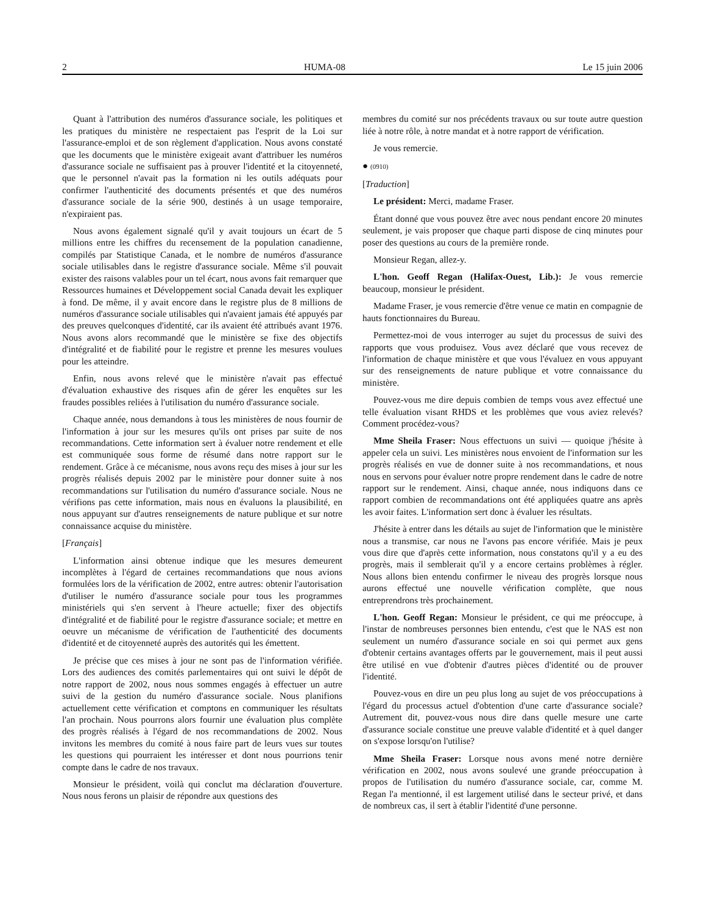2 HUMA-08 Le 15 juin 2006
Quant à l'attribution des numéros d'assurance sociale, les politiques et les pratiques du ministère ne respectaient pas l'esprit de la Loi sur l'assurance-emploi et de son règlement d'application. Nous avons constaté que les documents que le ministère exigeait avant d'attribuer les numéros d'assurance sociale ne suffisaient pas à prouver l'identité et la citoyenneté, que le personnel n'avait pas la formation ni les outils adéquats pour confirmer l'authenticité des documents présentés et que des numéros d'assurance sociale de la série 900, destinés à un usage temporaire, n'expiraient pas.
Nous avons également signalé qu'il y avait toujours un écart de 5 millions entre les chiffres du recensement de la population canadienne, compilés par Statistique Canada, et le nombre de numéros d'assurance sociale utilisables dans le registre d'assurance sociale. Même s'il pouvait exister des raisons valables pour un tel écart, nous avons fait remarquer que Ressources humaines et Développement social Canada devait les expliquer à fond. De même, il y avait encore dans le registre plus de 8 millions de numéros d'assurance sociale utilisables qui n'avaient jamais été appuyés par des preuves quelconques d'identité, car ils avaient été attribués avant 1976. Nous avons alors recommandé que le ministère se fixe des objectifs d'intégralité et de fiabilité pour le registre et prenne les mesures voulues pour les atteindre.
Enfin, nous avons relevé que le ministère n'avait pas effectué d'évaluation exhaustive des risques afin de gérer les enquêtes sur les fraudes possibles reliées à l'utilisation du numéro d'assurance sociale.
Chaque année, nous demandons à tous les ministères de nous fournir de l'information à jour sur les mesures qu'ils ont prises par suite de nos recommandations. Cette information sert à évaluer notre rendement et elle est communiquée sous forme de résumé dans notre rapport sur le rendement. Grâce à ce mécanisme, nous avons reçu des mises à jour sur les progrès réalisés depuis 2002 par le ministère pour donner suite à nos recommandations sur l'utilisation du numéro d'assurance sociale. Nous ne vérifions pas cette information, mais nous en évaluons la plausibilité, en nous appuyant sur d'autres renseignements de nature publique et sur notre connaissance acquise du ministère.
[Français]
L'information ainsi obtenue indique que les mesures demeurent incomplètes à l'égard de certaines recommandations que nous avions formulées lors de la vérification de 2002, entre autres: obtenir l'autorisation d'utiliser le numéro d'assurance sociale pour tous les programmes ministériels qui s'en servent à l'heure actuelle; fixer des objectifs d'intégralité et de fiabilité pour le registre d'assurance sociale; et mettre en oeuvre un mécanisme de vérification de l'authenticité des documents d'identité et de citoyenneté auprès des autorités qui les émettent.
Je précise que ces mises à jour ne sont pas de l'information vérifiée. Lors des audiences des comités parlementaires qui ont suivi le dépôt de notre rapport de 2002, nous nous sommes engagés à effectuer un autre suivi de la gestion du numéro d'assurance sociale. Nous planifions actuellement cette vérification et comptons en communiquer les résultats l'an prochain. Nous pourrons alors fournir une évaluation plus complète des progrès réalisés à l'égard de nos recommandations de 2002. Nous invitons les membres du comité à nous faire part de leurs vues sur toutes les questions qui pourraient les intéresser et dont nous pourrions tenir compte dans le cadre de nos travaux.
Monsieur le président, voilà qui conclut ma déclaration d'ouverture. Nous nous ferons un plaisir de répondre aux questions des
membres du comité sur nos précédents travaux ou sur toute autre question liée à notre rôle, à notre mandat et à notre rapport de vérification.
Je vous remercie.
● (0910)
[Traduction]
Le président: Merci, madame Fraser.
Étant donné que vous pouvez être avec nous pendant encore 20 minutes seulement, je vais proposer que chaque parti dispose de cinq minutes pour poser des questions au cours de la première ronde.
Monsieur Regan, allez-y.
L'hon. Geoff Regan (Halifax-Ouest, Lib.): Je vous remercie beaucoup, monsieur le président.
Madame Fraser, je vous remercie d'être venue ce matin en compagnie de hauts fonctionnaires du Bureau.
Permettez-moi de vous interroger au sujet du processus de suivi des rapports que vous produisez. Vous avez déclaré que vous recevez de l'information de chaque ministère et que vous l'évaluez en vous appuyant sur des renseignements de nature publique et votre connaissance du ministère.
Pouvez-vous me dire depuis combien de temps vous avez effectué une telle évaluation visant RHDS et les problèmes que vous aviez relevés? Comment procédez-vous?
Mme Sheila Fraser: Nous effectuons un suivi — quoique j'hésite à appeler cela un suivi. Les ministères nous envoient de l'information sur les progrès réalisés en vue de donner suite à nos recommandations, et nous nous en servons pour évaluer notre propre rendement dans le cadre de notre rapport sur le rendement. Ainsi, chaque année, nous indiquons dans ce rapport combien de recommandations ont été appliquées quatre ans après les avoir faites. L'information sert donc à évaluer les résultats.
J'hésite à entrer dans les détails au sujet de l'information que le ministère nous a transmise, car nous ne l'avons pas encore vérifiée. Mais je peux vous dire que d'après cette information, nous constatons qu'il y a eu des progrès, mais il semblerait qu'il y a encore certains problèmes à régler. Nous allons bien entendu confirmer le niveau des progrès lorsque nous aurons effectué une nouvelle vérification complète, que nous entreprendrons très prochainement.
L'hon. Geoff Regan: Monsieur le président, ce qui me préoccupe, à l'instar de nombreuses personnes bien entendu, c'est que le NAS est non seulement un numéro d'assurance sociale en soi qui permet aux gens d'obtenir certains avantages offerts par le gouvernement, mais il peut aussi être utilisé en vue d'obtenir d'autres pièces d'identité ou de prouver l'identité.
Pouvez-vous en dire un peu plus long au sujet de vos préoccupations à l'égard du processus actuel d'obtention d'une carte d'assurance sociale? Autrement dit, pouvez-vous nous dire dans quelle mesure une carte d'assurance sociale constitue une preuve valable d'identité et à quel danger on s'expose lorsqu'on l'utilise?
Mme Sheila Fraser: Lorsque nous avons mené notre dernière vérification en 2002, nous avons soulevé une grande préoccupation à propos de l'utilisation du numéro d'assurance sociale, car, comme M. Regan l'a mentionné, il est largement utilisé dans le secteur privé, et dans de nombreux cas, il sert à établir l'identité d'une personne.